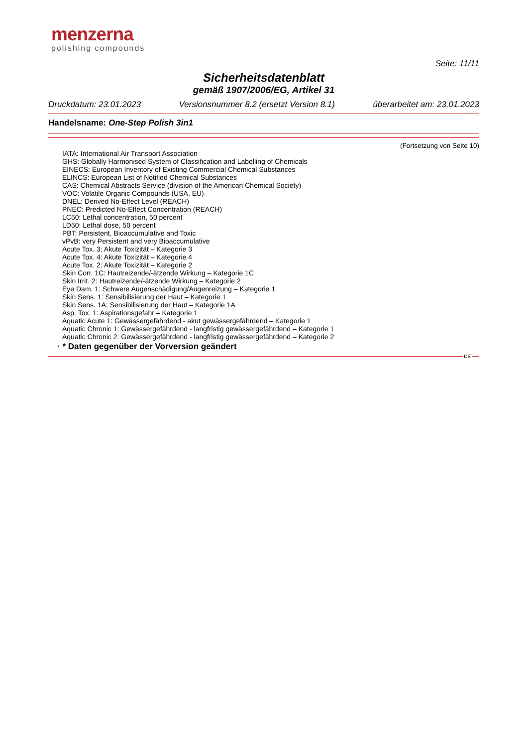menzerna
polishing compounds
Seite: 11/11
Sicherheitsdatenblatt
gemäß 1907/2006/EG, Artikel 31
Druckdatum: 23.01.2023 Versionsnummer 8.2 (ersetzt Version 8.1) überarbeitet am: 23.01.2023
Handelsname: One-Step Polish 3in1
(Fortsetzung von Seite 10)
IATA: International Air Transport Association
GHS: Globally Harmonised System of Classification and Labelling of Chemicals
EINECS: European Inventory of Existing Commercial Chemical Substances
ELINCS: European List of Notified Chemical Substances
CAS: Chemical Abstracts Service (division of the American Chemical Society)
VOC: Volatile Organic Compounds (USA, EU)
DNEL: Derived No-Effect Level (REACH)
PNEC: Predicted No-Effect Concentration (REACH)
LC50: Lethal concentration, 50 percent
LD50: Lethal dose, 50 percent
PBT: Persistent, Bioaccumulative and Toxic
vPvB: very Persistent and very Bioaccumulative
Acute Tox. 3: Akute Toxizität – Kategorie 3
Acute Tox. 4: Akute Toxizität – Kategorie 4
Acute Tox. 2: Akute Toxizität – Kategorie 2
Skin Corr. 1C: Hautreizende/-ätzende Wirkung – Kategorie 1C
Skin Irrit. 2: Hautreizende/-ätzende Wirkung – Kategorie 2
Eye Dam. 1: Schwere Augenschädigung/Augenreizung – Kategorie 1
Skin Sens. 1: Sensibilisierung der Haut – Kategorie 1
Skin Sens. 1A: Sensibilisierung der Haut – Kategorie 1A
Asp. Tox. 1: Aspirationsgefahr – Kategorie 1
Aquatic Acute 1: Gewässergefährdend - akut gewässergefährdend – Kategorie 1
Aquatic Chronic 1: Gewässergefährdend - langfristig gewässergefährdend – Kategorie 1
Aquatic Chronic 2: Gewässergefährdend - langfristig gewässergefährdend – Kategorie 2
· * Daten gegenüber der Vorversion geändert
DE